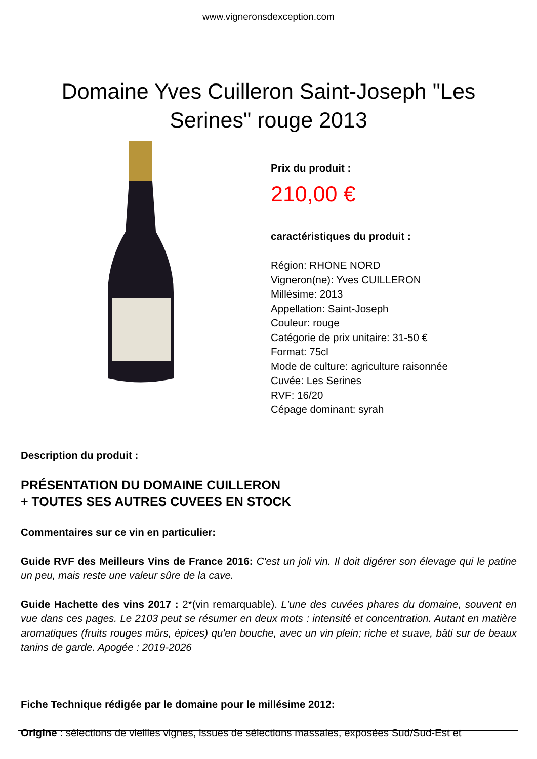www.vigneronsdexception.com
Domaine Yves Cuilleron Saint-Joseph "Les Serines" rouge 2013
Prix du produit :
210,00 €
caractéristiques du produit :
Région: RHONE NORD
Vigneron(ne): Yves CUILLERON
Millésime: 2013
Appellation: Saint-Joseph
Couleur: rouge
Catégorie de prix unitaire: 31-50 €
Format: 75cl
Mode de culture: agriculture raisonnée
Cuvée: Les Serines
RVF: 16/20
Cépage dominant: syrah
Description du produit :
PRÉSENTATION DU DOMAINE CUILLERON
+ TOUTES SES AUTRES CUVEES EN STOCK
Commentaires sur ce vin en particulier:
Guide RVF des Meilleurs Vins de France 2016: C'est un joli vin. Il doit digérer son élevage qui le patine un peu, mais reste une valeur sûre de la cave.
Guide Hachette des vins 2017 : 2*(vin remarquable). L'une des cuvées phares du domaine, souvent en vue dans ces pages. Le 2103 peut se résumer en deux mots : intensité et concentration. Autant en matière aromatiques (fruits rouges mûrs, épices) qu'en bouche, avec un vin plein; riche et suave, bâti sur de beaux tanins de garde. Apogée : 2019-2026
Fiche Technique rédigée par le domaine pour le millésime 2012:
Origine : sélections de vieilles vignes, issues de sélections massales, exposées Sud/Sud-Est et